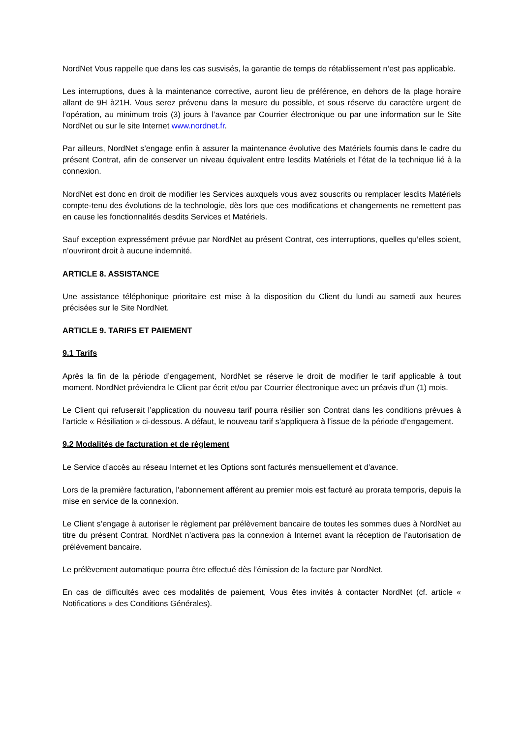NordNet Vous rappelle que dans les cas susvisés, la garantie de temps de rétablissement n’est pas applicable.
Les interruptions, dues à la maintenance corrective, auront lieu de préférence, en dehors de la plage horaire allant de 9H à21H. Vous serez prévenu dans la mesure du possible, et sous réserve du caractère urgent de l’opération, au minimum trois (3) jours à l’avance par Courrier électronique ou par une information sur le Site NordNet ou sur le site Internet www.nordnet.fr.
Par ailleurs, NordNet s’engage enfin à assurer la maintenance évolutive des Matériels fournis dans le cadre du présent Contrat, afin de conserver un niveau équivalent entre lesdits Matériels et l’état de la technique lié à la connexion.
NordNet est donc en droit de modifier les Services auxquels vous avez souscrits ou remplacer lesdits Matériels compte-tenu des évolutions de la technologie, dès lors que ces modifications et changements ne remettent pas en cause les fonctionnalités desdits Services et Matériels.
Sauf exception expressément prévue par NordNet au présent Contrat, ces interruptions, quelles qu’elles soient, n’ouvriront droit à aucune indemnité.
ARTICLE 8. ASSISTANCE
Une assistance téléphonique prioritaire est mise à la disposition du Client du lundi au samedi aux heures précisées sur le Site NordNet.
ARTICLE 9. TARIFS ET PAIEMENT
9.1 Tarifs
Après la fin de la période d’engagement, NordNet se réserve le droit de modifier le tarif applicable à tout moment. NordNet préviendra le Client par écrit et/ou par Courrier électronique avec un préavis d’un (1) mois.
Le Client qui refuserait l’application du nouveau tarif pourra résilier son Contrat dans les conditions prévues à l’article « Résiliation » ci-dessous. A défaut, le nouveau tarif s’appliquera à l’issue de la période d’engagement.
9.2 Modalités de facturation et de règlement
Le Service d’accès au réseau Internet et les Options sont facturés mensuellement et d’avance.
Lors de la première facturation, l'abonnement afférent au premier mois est facturé au prorata temporis, depuis la mise en service de la connexion.
Le Client s’engage à autoriser le règlement par prélèvement bancaire de toutes les sommes dues à NordNet au titre du présent Contrat. NordNet n’activera pas la connexion à Internet avant la réception de l’autorisation de prélèvement bancaire.
Le prélèvement automatique pourra être effectué dès l’émission de la facture par NordNet.
En cas de difficultés avec ces modalités de paiement, Vous êtes invités à contacter NordNet (cf. article « Notifications » des Conditions Générales).